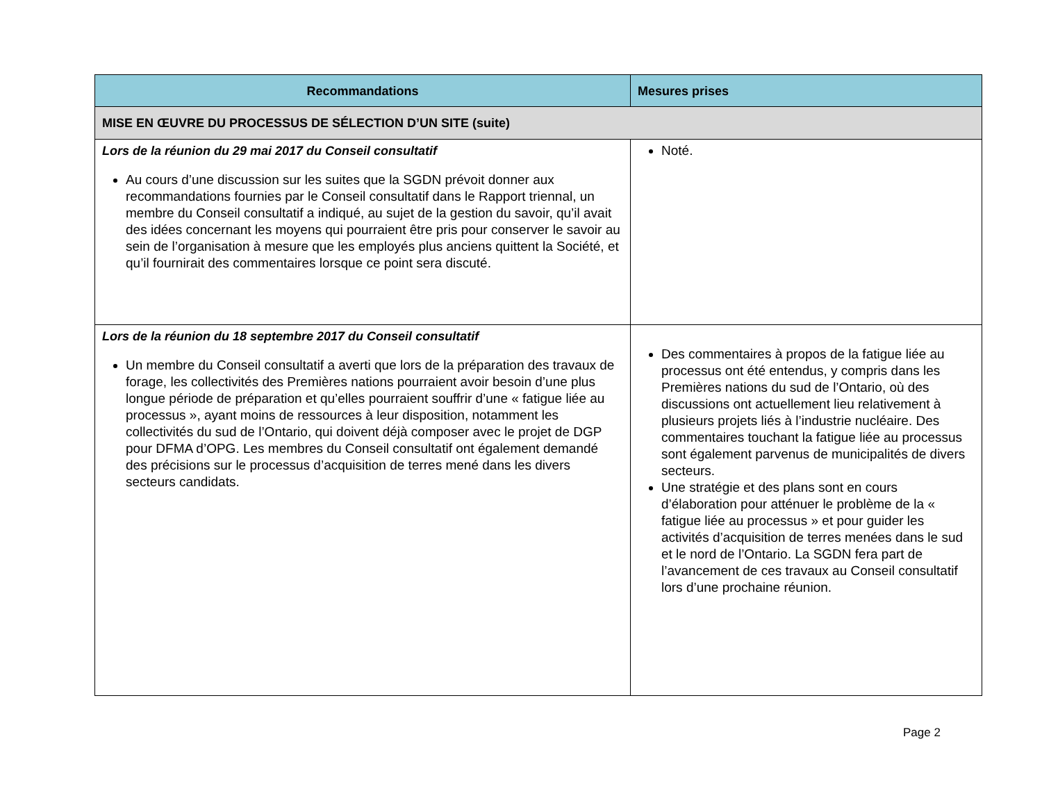| Recommandations | Mesures prises |
| --- | --- |
| MISE EN ŒUVRE DU PROCESSUS DE SÉLECTION D’UN SITE (suite) | |
| Lors de la réunion du 29 mai 2017 du Conseil consultatif Au cours d’une discussion sur les suites que la SGDN prévoit donner aux recommandations fournies par le Conseil consultatif dans le Rapport triennal, un membre du Conseil consultatif a indiqué, au sujet de la gestion du savoir, qu’il avait des idées concernant les moyens qui pourraient être pris pour conserver le savoir au sein de l’organisation à mesure que les employés plus anciens quittent la Société, et qu’il fournirait des commentaires lorsque ce point sera discuté. | Noté. |
| Lors de la réunion du 18 septembre 2017 du Conseil consultatif Un membre du Conseil consultatif a averti que lors de la préparation des travaux de forage, les collectivités des Premières nations pourraient avoir besoin d’une plus longue période de préparation et qu’elles pourraient souffrir d’une « fatigue liée au processus », ayant moins de ressources à leur disposition, notamment les collectivités du sud de l’Ontario, qui doivent déjà composer avec le projet de DGP pour DFMA d’OPG. Les membres du Conseil consultatif ont également demandé des précisions sur le processus d’acquisition de terres mené dans les divers secteurs candidats. | Des commentaires à propos de la fatigue liée au processus ont été entendus, y compris dans les Premières nations du sud de l’Ontario, où des discussions ont actuellement lieu relativement à plusieurs projets liés à l’industrie nucléaire. Des commentaires touchant la fatigue liée au processus sont également parvenus de municipalités de divers secteurs. Une stratégie et des plans sont en cours d’élaboration pour atténuer le problème de la « fatigue liée au processus » et pour guider les activités d’acquisition de terres menées dans le sud et le nord de l’Ontario. La SGDN fera part de l’avancement de ces travaux au Conseil consultatif lors d’une prochaine réunion. |
Page 2